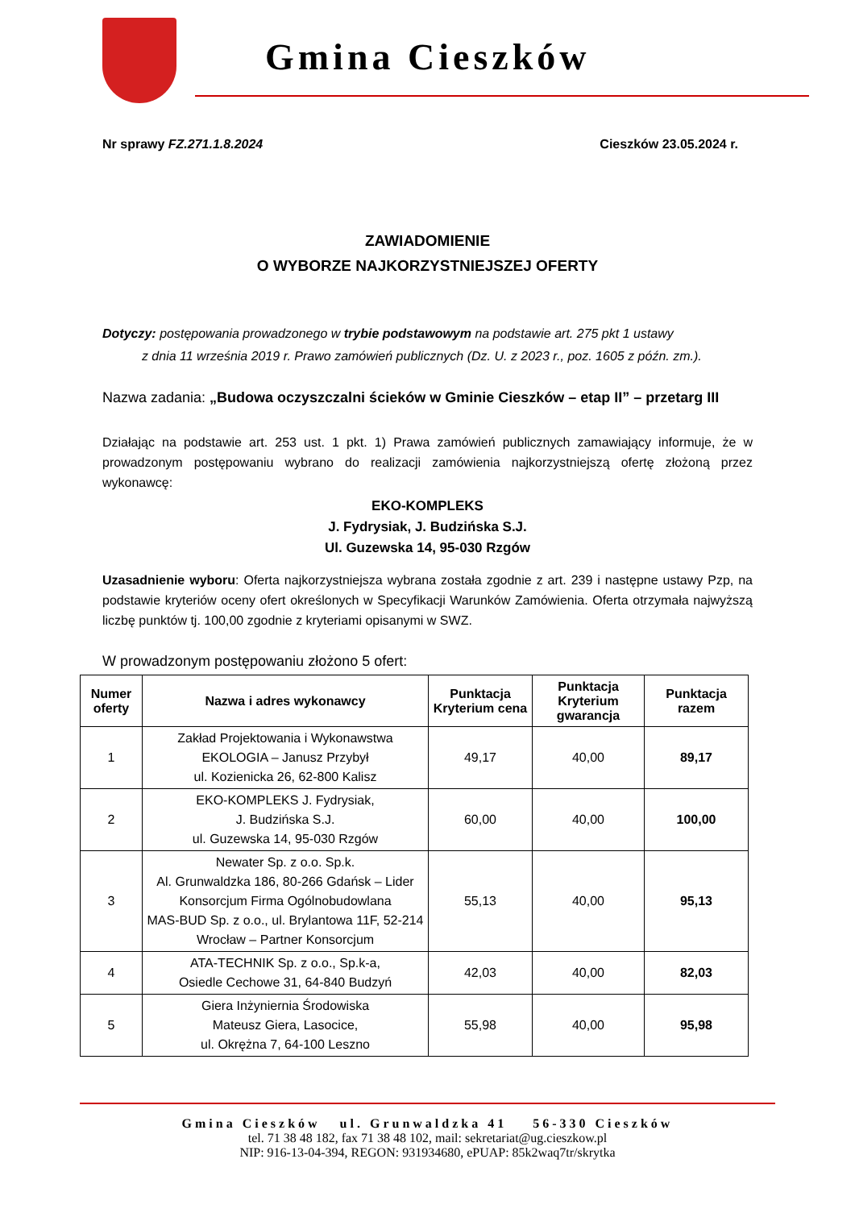Gmina Cieszków
Nr sprawy FZ.271.1.8.2024 Cieszków 23.05.2024 r.
ZAWIADOMIENIE
O WYBORZE NAJKORZYSTNIEJSZEJ OFERTY
Dotyczy: postępowania prowadzonego w trybie podstawowym na podstawie art. 275 pkt 1 ustawy
z dnia 11 września 2019 r. Prawo zamówień publicznych (Dz. U. z 2023 r., poz. 1605 z późn. zm.).
Nazwa zadania: „Budowa oczyszczalni ścieków w Gminie Cieszków – etap II” – przetarg III
Działając na podstawie art. 253 ust. 1 pkt. 1) Prawa zamówień publicznych zamawiający informuje, że w prowadzonym postępowaniu wybrano do realizacji zamówienia najkorzystniejszą ofertę złożoną przez wykonawcę:
EKO-KOMPLEKS
J. Fydrysiak, J. Budzińska S.J.
Ul. Guzewska 14, 95-030 Rzgów
Uzasadnienie wyboru: Oferta najkorzystniejsza wybrana została zgodnie z art. 239 i następne ustawy Pzp, na podstawie kryteriów oceny ofert określonych w Specyfikacji Warunków Zamówienia. Oferta otrzymała najwyższą liczbę punktów tj. 100,00 zgodnie z kryteriami opisanymi w SWZ.
W prowadzonym postępowaniu złożono 5 ofert:
| Numer oferty | Nazwa i adres wykonawcy | Punktacja Kryterium cena | Punktacja Kryterium gwarancja | Punktacja razem |
| --- | --- | --- | --- | --- |
| 1 | Zakład Projektowania i Wykonawstwa EKOLOGIA – Janusz Przybył ul. Kozienicka 26, 62-800 Kalisz | 49,17 | 40,00 | 89,17 |
| 2 | EKO-KOMPLEKS J. Fydrysiak, J. Budzińska S.J. ul. Guzewska 14, 95-030 Rzgów | 60,00 | 40,00 | 100,00 |
| 3 | Newater Sp. z o.o. Sp.k. Al. Grunwaldzka 186, 80-266 Gdańsk – Lider Konsorcjum Firma Ogólnobudowlana MAS-BUD Sp. z o.o., ul. Brylantowa 11F, 52-214 Wrocław – Partner Konsorcjum | 55,13 | 40,00 | 95,13 |
| 4 | ATA-TECHNIK Sp. z o.o., Sp.k-a, Osiedle Cechowe 31, 64-840 Budzyń | 42,03 | 40,00 | 82,03 |
| 5 | Giera Inżyniernia Środowiska Mateusz Giera, Lasocice, ul. Okrężna 7, 64-100 Leszno | 55,98 | 40,00 | 95,98 |
Gmina Cieszków ul. Grunwaldzka 41 56-330 Cieszków
tel. 71 38 48 182, fax 71 38 48 102, mail: sekretariat@ug.cieszkow.pl
NIP: 916-13-04-394, REGON: 931934680, ePUAP: 85k2waq7tr/skrytka